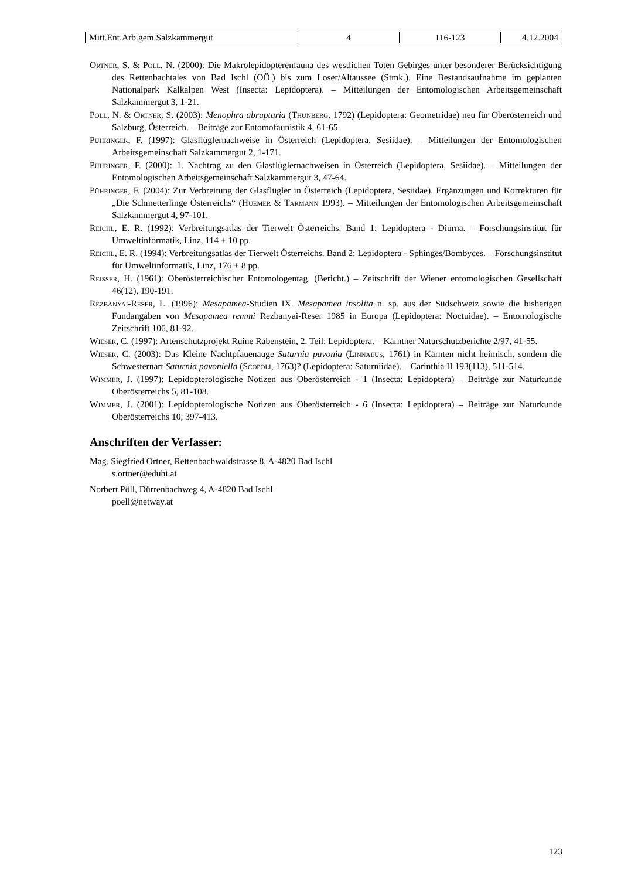| Mitt.Ent.Arb.gem.Salzkammergut | 4 | 116-123 | 4.12.2004 |
Ortner, S. & Pöll, N. (2000): Die Makrolepidopterenfauna des westlichen Toten Gebirges unter besonderer Berücksichtigung des Rettenbachtales von Bad Ischl (OÖ.) bis zum Loser/Altaussee (Stmk.). Eine Bestandsaufnahme im geplanten Nationalpark Kalkalpen West (Insecta: Lepidoptera). – Mitteilungen der Entomologischen Arbeitsgemeinschaft Salzkammergut 3, 1-21.
Pöll, N. & Ortner, S. (2003): Menophra abruptaria (Thunberg, 1792) (Lepidoptera: Geometridae) neu für Oberösterreich und Salzburg, Österreich. – Beiträge zur Entomofaunistik 4, 61-65.
Pühringer, F. (1997): Glasflüglernachweise in Österreich (Lepidoptera, Sesiidae). – Mitteilungen der Entomologischen Arbeitsgemeinschaft Salzkammergut 2, 1-171.
Pühringer, F. (2000): 1. Nachtrag zu den Glasflüglernachweisen in Österreich (Lepidoptera, Sesiidae). – Mitteilungen der Entomologischen Arbeitsgemeinschaft Salzkammergut 3, 47-64.
Pühringer, F. (2004): Zur Verbreitung der Glasflügler in Österreich (Lepidoptera, Sesiidae). Ergänzungen und Korrekturen für „Die Schmetterlinge Österreichs“ (Huemer & Tarmann 1993). – Mitteilungen der Entomologischen Arbeitsgemeinschaft Salzkammergut 4, 97-101.
Reichl, E. R. (1992): Verbreitungsatlas der Tierwelt Österreichs. Band 1: Lepidoptera - Diurna. – Forschungsinstitut für Umweltinformatik, Linz, 114 + 10 pp.
Reichl, E. R. (1994): Verbreitungsatlas der Tierwelt Österreichs. Band 2: Lepidoptera - Sphinges/Bombyces. – Forschungsinstitut für Umweltinformatik, Linz, 176 + 8 pp.
Reisser, H. (1961): Oberösterreichischer Entomologentag. (Bericht.) – Zeitschrift der Wiener entomologischen Gesellschaft 46(12), 190-191.
Rezbanyai-Reser, L. (1996): Mesapamea-Studien IX. Mesapamea insolita n. sp. aus der Südschweiz sowie die bisherigen Fundangaben von Mesapamea remmi Rezbanyai-Reser 1985 in Europa (Lepidoptera: Noctuidae). – Entomologische Zeitschrift 106, 81-92.
Wieser, C. (1997): Artenschutzprojekt Ruine Rabenstein, 2. Teil: Lepidoptera. – Kärntner Naturschutzberichte 2/97, 41-55.
Wieser, C. (2003): Das Kleine Nachtpfauenauge Saturnia pavonia (Linnaeus, 1761) in Kärnten nicht heimisch, sondern die Schwesternart Saturnia pavoniella (Scopoli, 1763)? (Lepidoptera: Saturniidae). – Carinthia II 193(113), 511-514.
Wimmer, J. (1997): Lepidopterologische Notizen aus Oberösterreich - 1 (Insecta: Lepidoptera) – Beiträge zur Naturkunde Oberösterreichs 5, 81-108.
Wimmer, J. (2001): Lepidopterologische Notizen aus Oberösterreich - 6 (Insecta: Lepidoptera) – Beiträge zur Naturkunde Oberösterreichs 10, 397-413.
Anschriften der Verfasser:
Mag. Siegfried Ortner, Rettenbachwaldstrasse 8, A-4820 Bad Ischl
s.ortner@eduhi.at
Norbert Pöll, Dürrenbachweg 4, A-4820 Bad Ischl
poell@netway.at
123